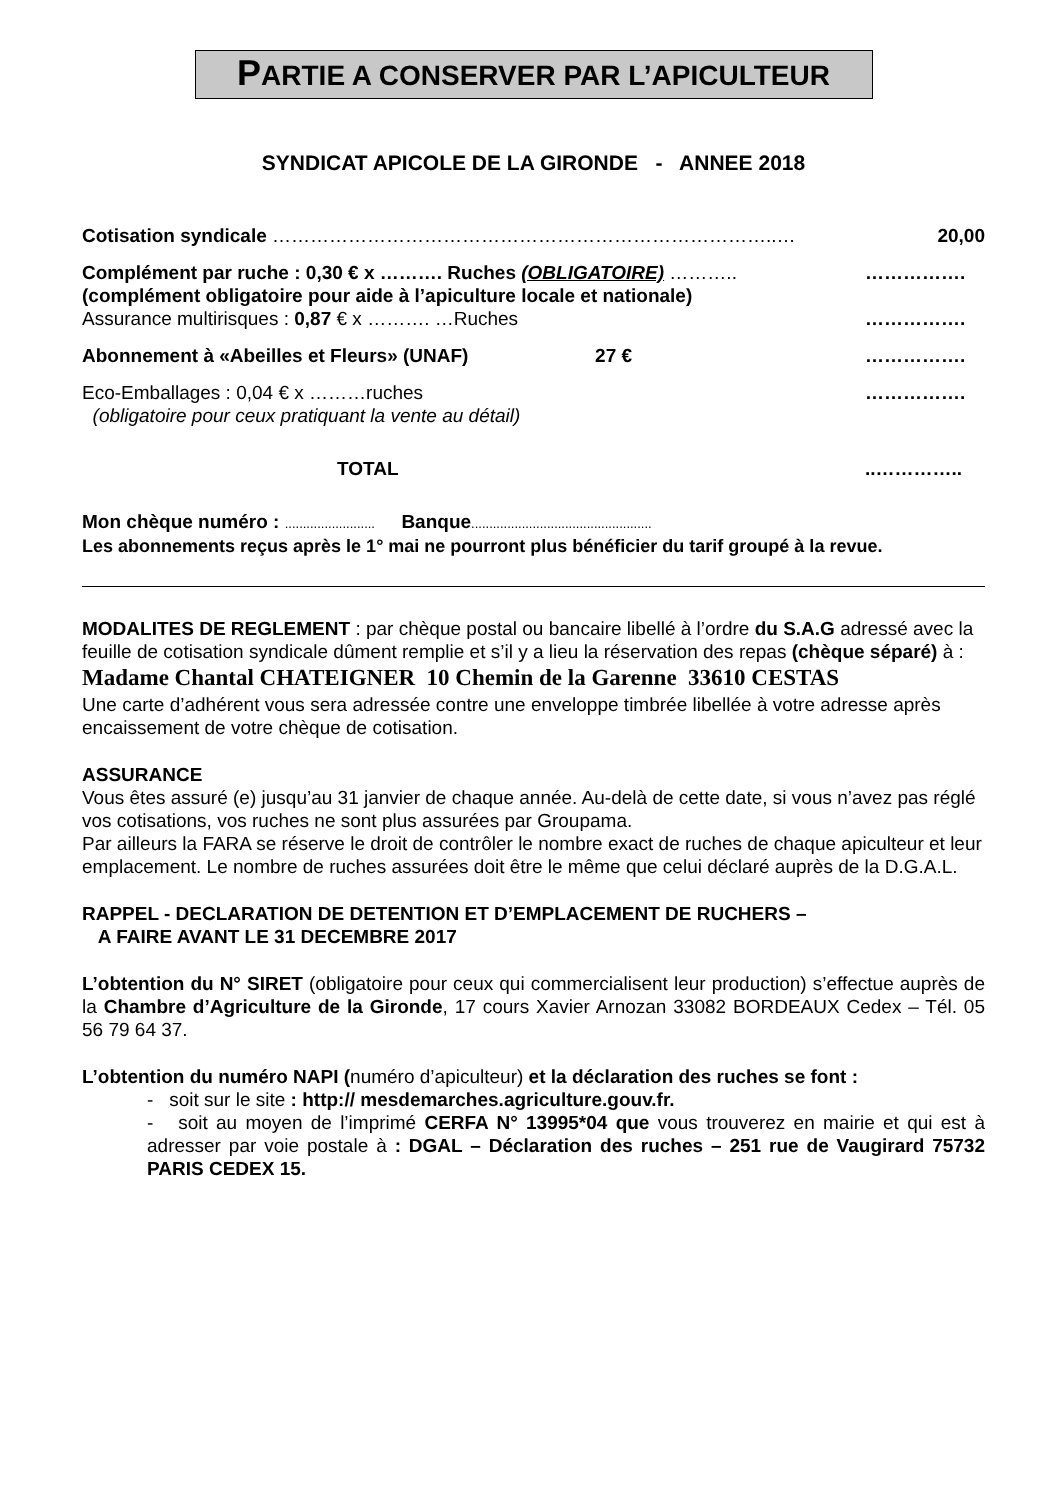PARTIE A CONSERVER PAR L’APICULTEUR
SYNDICAT APICOLE DE LA GIRONDE - ANNEE 2018
Cotisation syndicale ……………………………………………………………………..… 20,00
Complément par ruche : 0,30 € x ………. Ruches (OBLIGATOIRE) ……….. …………….
(complément obligatoire pour aide à l’apiculture locale et nationale)
Assurance multirisques : 0,87 € x ………. …Ruches …………….
Abonnement à «Abeilles et Fleurs» (UNAF) 27 € …………….
Eco-Emballages : 0,04 € x ………ruches …………….
(obligatoire pour ceux pratiquant la vente au détail)
TOTAL..…………..
Mon chèque numéro : ......................... Banque..................................................
Les abonnements reçus après le 1° mai ne pourront plus bénéficier du tarif groupé à la revue.
MODALITES DE REGLEMENT : par chèque postal ou bancaire libellé à l’ordre du S.A.G adressé avec la feuille de cotisation syndicale dûment remplie et s’il y a lieu la réservation des repas (chèque séparé) à :
Madame Chantal CHATEIGNER 10 Chemin de la Garenne 33610 CESTAS
Une carte d’adhérent vous sera adressée contre une enveloppe timbrée libellée à votre adresse après encaissement de votre chèque de cotisation.
ASSURANCE
Vous êtes assuré (e) jusqu’au 31 janvier de chaque année. Au-delà de cette date, si vous n’avez pas réglé vos cotisations, vos ruches ne sont plus assurées par Groupama.
Par ailleurs la FARA se réserve le droit de contrôler le nombre exact de ruches de chaque apiculteur et leur emplacement. Le nombre de ruches assurées doit être le même que celui déclaré auprès de la D.G.A.L.
RAPPEL - DECLARATION DE DETENTION ET D’EMPLACEMENT DE RUCHERS –
A FAIRE AVANT LE 31 DECEMBRE 2017
L’obtention du N° SIRET (obligatoire pour ceux qui commercialisent leur production) s’effectue auprès de la Chambre d’Agriculture de la Gironde, 17 cours Xavier Arnozan 33082 BORDEAUX Cedex – Tél. 05 56 79 64 37.
L’obtention du numéro NAPI (numéro d’apiculteur) et la déclaration des ruches se font :
- soit sur le site : http:// mesdemarches.agriculture.gouv.fr.
- soit au moyen de l’imprimé CERFA N° 13995*04 que vous trouverez en mairie et qui est à adresser par voie postale à : DGAL – Déclaration des ruches – 251 rue de Vaugirard 75732 PARIS CEDEX 15.